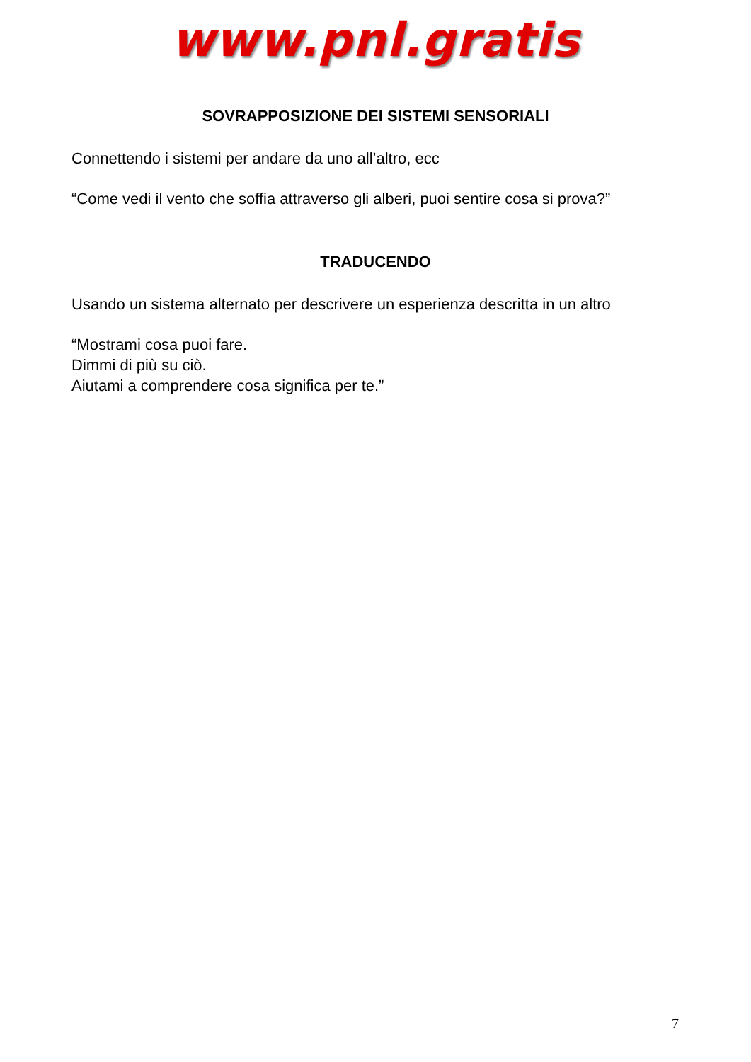www.pnl.gratis
SOVRAPPOSIZIONE DEI SISTEMI SENSORIALI
Connettendo i sistemi per andare da uno all’altro, ecc
“Come vedi il vento che soffia attraverso gli alberi, puoi sentire cosa si prova?”
TRADUCENDO
Usando un sistema alternato per descrivere un esperienza descritta in un altro
“Mostrami cosa puoi fare.
Dimmi di più su ciò.
Aiutami a comprendere cosa significa per te.”
7